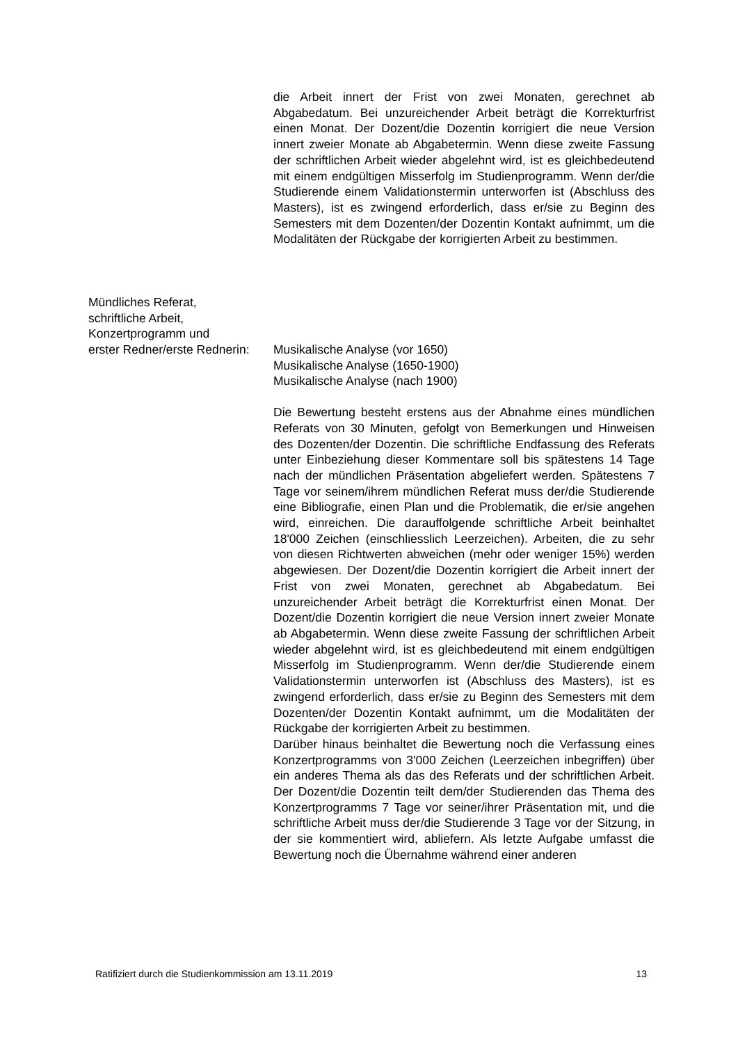die Arbeit innert der Frist von zwei Monaten, gerechnet ab Abgabedatum. Bei unzureichender Arbeit beträgt die Korrekturfrist einen Monat. Der Dozent/die Dozentin korrigiert die neue Version innert zweier Monate ab Abgabetermin. Wenn diese zweite Fassung der schriftlichen Arbeit wieder abgelehnt wird, ist es gleichbedeutend mit einem endgültigen Misserfolg im Studienprogramm. Wenn der/die Studierende einem Validationstermin unterworfen ist (Abschluss des Masters), ist es zwingend erforderlich, dass er/sie zu Beginn des Semesters mit dem Dozenten/der Dozentin Kontakt aufnimmt, um die Modalitäten der Rückgabe der korrigierten Arbeit zu bestimmen.
Mündliches Referat,
schriftliche Arbeit,
Konzertprogramm und
erster Redner/erste Rednerin:
Musikalische Analyse (vor 1650)
Musikalische Analyse (1650-1900)
Musikalische Analyse (nach 1900)
Die Bewertung besteht erstens aus der Abnahme eines mündlichen Referats von 30 Minuten, gefolgt von Bemerkungen und Hinweisen des Dozenten/der Dozentin. Die schriftliche Endfassung des Referats unter Einbeziehung dieser Kommentare soll bis spätestens 14 Tage nach der mündlichen Präsentation abgeliefert werden. Spätestens 7 Tage vor seinem/ihrem mündlichen Referat muss der/die Studierende eine Bibliografie, einen Plan und die Problematik, die er/sie angehen wird, einreichen. Die darauffolgende schriftliche Arbeit beinhaltet 18'000 Zeichen (einschliesslich Leerzeichen). Arbeiten, die zu sehr von diesen Richtwerten abweichen (mehr oder weniger 15%) werden abgewiesen. Der Dozent/die Dozentin korrigiert die Arbeit innert der Frist von zwei Monaten, gerechnet ab Abgabedatum. Bei unzureichender Arbeit beträgt die Korrekturfrist einen Monat. Der Dozent/die Dozentin korrigiert die neue Version innert zweier Monate ab Abgabetermin. Wenn diese zweite Fassung der schriftlichen Arbeit wieder abgelehnt wird, ist es gleichbedeutend mit einem endgültigen Misserfolg im Studienprogramm. Wenn der/die Studierende einem Validationstermin unterworfen ist (Abschluss des Masters), ist es zwingend erforderlich, dass er/sie zu Beginn des Semesters mit dem Dozenten/der Dozentin Kontakt aufnimmt, um die Modalitäten der Rückgabe der korrigierten Arbeit zu bestimmen.
Darüber hinaus beinhaltet die Bewertung noch die Verfassung eines Konzertprogramms von 3'000 Zeichen (Leerzeichen inbegriffen) über ein anderes Thema als das des Referats und der schriftlichen Arbeit. Der Dozent/die Dozentin teilt dem/der Studierenden das Thema des Konzertprogramms 7 Tage vor seiner/ihrer Präsentation mit, und die schriftliche Arbeit muss der/die Studierende 3 Tage vor der Sitzung, in der sie kommentiert wird, abliefern. Als letzte Aufgabe umfasst die Bewertung noch die Übernahme während einer anderen
Ratifiziert durch die Studienkommission am 13.11.2019 13